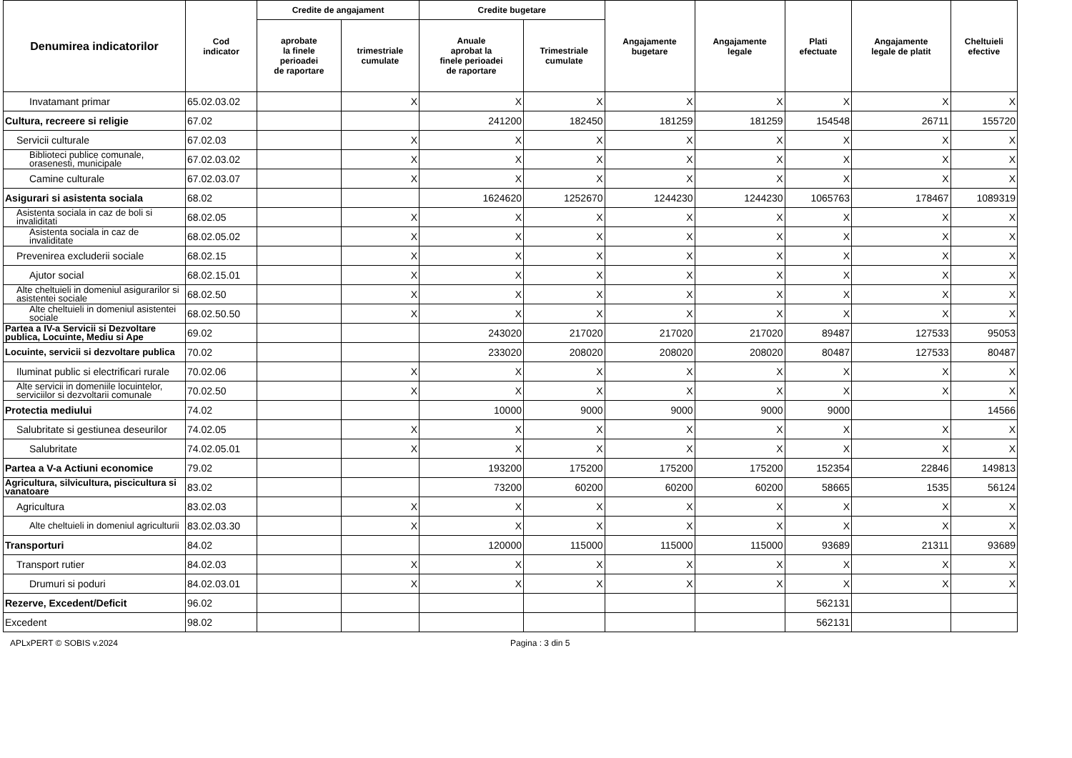| Denumirea indicatorilor | Cod indicator | Credite de angajament | | Credite bugetare | | Angajamente bugetare | Angajamente legale | Plati efectuate | Angajamente legale de platit | Cheltuieli efective |
| --- | --- | --- | --- | --- | --- | --- | --- | --- | --- | --- |
| | | aprobate la finele perioadei de raportare | trimestriale cumulate | Anuale aprobat la finele perioadei de raportare | Trimestriale cumulate | | | | | |
| Invatamant primar | 65.02.03.02 | | X | X | X | X | X | X | X | X |
| Cultura, recreere si religie | 67.02 | | | 241200 | 182450 | 181259 | 181259 | 154548 | 26711 | 155720 |
| Servicii culturale | 67.02.03 | | X | X | X | X | X | X | X | X |
| Biblioteci publice comunale, orasenesti, municipale | 67.02.03.02 | | X | X | X | X | X | X | X | X |
| Camine culturale | 67.02.03.07 | | X | X | X | X | X | X | X | X |
| Asigurari si asistenta sociala | 68.02 | | | 1624620 | 1252670 | 1244230 | 1244230 | 1065763 | 178467 | 1089319 |
| Asistenta sociala in caz de boli si invaliditati | 68.02.05 | | X | X | X | X | X | X | X | X |
| Asistenta sociala in caz de invaliditate | 68.02.05.02 | | X | X | X | X | X | X | X | X |
| Prevenirea excluderii sociale | 68.02.15 | | X | X | X | X | X | X | X | X |
| Ajutor social | 68.02.15.01 | | X | X | X | X | X | X | X | X |
| Alte cheltuieli in domeniul asigurarilor si asistentei sociale | 68.02.50 | | X | X | X | X | X | X | X | X |
| Alte cheltuieli in domeniul asistentei sociale | 68.02.50.50 | | X | X | X | X | X | X | X | X |
| Partea a IV-a Servicii si Dezvoltare publica, Locuinte, Mediu si Ape | 69.02 | | | 243020 | 217020 | 217020 | 217020 | 89487 | 127533 | 95053 |
| Locuinte, servicii si dezvoltare publica | 70.02 | | | 233020 | 208020 | 208020 | 208020 | 80487 | 127533 | 80487 |
| Iluminat public si electrificari rurale | 70.02.06 | | X | X | X | X | X | X | X | X |
| Alte servicii in domeniile locuintelor, serviciilor si dezvoltarii comunale | 70.02.50 | | X | X | X | X | X | X | X | X |
| Protectia mediului | 74.02 | | | 10000 | 9000 | 9000 | 9000 | 9000 | | 14566 |
| Salubritate si gestiunea deseurilor | 74.02.05 | | X | X | X | X | X | X | X | X |
| Salubritate | 74.02.05.01 | | X | X | X | X | X | X | X | X |
| Partea a V-a Actiuni economice | 79.02 | | | 193200 | 175200 | 175200 | 175200 | 152354 | 22846 | 149813 |
| Agricultura, silvicultura, piscicultura si vanatoare | 83.02 | | | 73200 | 60200 | 60200 | 60200 | 58665 | 1535 | 56124 |
| Agricultura | 83.02.03 | | X | X | X | X | X | X | X | X |
| Alte cheltuieli in domeniul agriculturii | 83.02.03.30 | | X | X | X | X | X | X | X | X |
| Transporturi | 84.02 | | | 120000 | 115000 | 115000 | 115000 | 93689 | 21311 | 93689 |
| Transport rutier | 84.02.03 | | X | X | X | X | X | X | X | X |
| Drumuri si poduri | 84.02.03.01 | | X | X | X | X | X | X | X | X |
| Rezerve, Excedent/Deficit | 96.02 | | | | | | | 562131 | | |
| Excedent | 98.02 | | | | | | | 562131 | | |
APLxPERT © SOBIS v.2024 Pagina : 3 din 5